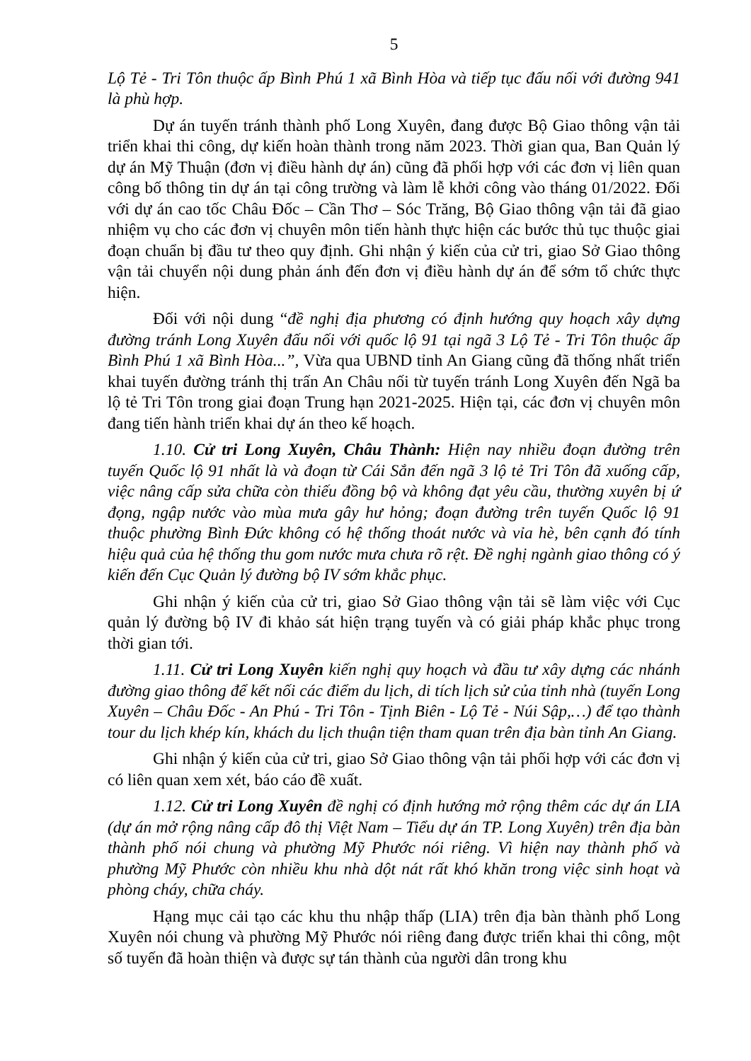5
Lộ Tẻ - Tri Tôn thuộc ấp Bình Phú 1 xã Bình Hòa và tiếp tục đấu nối với đường 941 là phù hợp.
Dự án tuyến tránh thành phố Long Xuyên, đang được Bộ Giao thông vận tải triển khai thi công, dự kiến hoàn thành trong năm 2023. Thời gian qua, Ban Quản lý dự án Mỹ Thuận (đơn vị điều hành dự án) cũng đã phối hợp với các đơn vị liên quan công bố thông tin dự án tại công trường và làm lễ khởi công vào tháng 01/2022. Đối với dự án cao tốc Châu Đốc – Cần Thơ – Sóc Trăng, Bộ Giao thông vận tải đã giao nhiệm vụ cho các đơn vị chuyên môn tiến hành thực hiện các bước thủ tục thuộc giai đoạn chuẩn bị đầu tư theo quy định. Ghi nhận ý kiến của cử tri, giao Sở Giao thông vận tải chuyển nội dung phản ánh đến đơn vị điều hành dự án để sớm tổ chức thực hiện.
Đối với nội dung “đề nghị địa phương có định hướng quy hoạch xây dựng đường tránh Long Xuyên đấu nối với quốc lộ 91 tại ngã 3 Lộ Tẻ - Tri Tôn thuộc ấp Bình Phú 1 xã Bình Hòa...”, Vừa qua UBND tỉnh An Giang cũng đã thống nhất triển khai tuyến đường tránh thị trấn An Châu nối từ tuyến tránh Long Xuyên đến Ngã ba lộ tẻ Tri Tôn trong giai đoạn Trung hạn 2021-2025. Hiện tại, các đơn vị chuyên môn đang tiến hành triển khai dự án theo kế hoạch.
1.10. Cử tri Long Xuyên, Châu Thành: Hiện nay nhiều đoạn đường trên tuyến Quốc lộ 91 nhất là và đoạn từ Cái Sắn đến ngã 3 lộ tẻ Tri Tôn đã xuống cấp, việc nâng cấp sửa chữa còn thiếu đồng bộ và không đạt yêu cầu, thường xuyên bị ứ đọng, ngập nước vào mùa mưa gây hư hỏng; đoạn đường trên tuyến Quốc lộ 91 thuộc phường Bình Đức không có hệ thống thoát nước và vỉa hè, bên cạnh đó tính hiệu quả của hệ thống thu gom nước mưa chưa rõ rệt. Đề nghị ngành giao thông có ý kiến đến Cục Quản lý đường bộ IV sớm khắc phục.
Ghi nhận ý kiến của cử tri, giao Sở Giao thông vận tải sẽ làm việc với Cục quản lý đường bộ IV đi khảo sát hiện trạng tuyến và có giải pháp khắc phục trong thời gian tới.
1.11. Cử tri Long Xuyên kiến nghị quy hoạch và đầu tư xây dựng các nhánh đường giao thông để kết nối các điểm du lịch, di tích lịch sử của tỉnh nhà (tuyến Long Xuyên – Châu Đốc - An Phú - Tri Tôn - Tịnh Biên - Lộ Tẻ - Núi Sập,…) để tạo thành tour du lịch khép kín, khách du lịch thuận tiện tham quan trên địa bàn tỉnh An Giang.
Ghi nhận ý kiến của cử tri, giao Sở Giao thông vận tải phối hợp với các đơn vị có liên quan xem xét, báo cáo đề xuất.
1.12. Cử tri Long Xuyên đề nghị có định hướng mở rộng thêm các dự án LIA (dự án mở rộng nâng cấp đô thị Việt Nam – Tiểu dự án TP. Long Xuyên) trên địa bàn thành phố nói chung và phường Mỹ Phước nói riêng. Vì hiện nay thành phố và phường Mỹ Phước còn nhiều khu nhà dột nát rất khó khăn trong việc sinh hoạt và phòng cháy, chữa cháy.
Hạng mục cải tạo các khu thu nhập thấp (LIA) trên địa bàn thành phố Long Xuyên nói chung và phường Mỹ Phước nói riêng đang được triển khai thi công, một số tuyến đã hoàn thiện và được sự tán thành của người dân trong khu